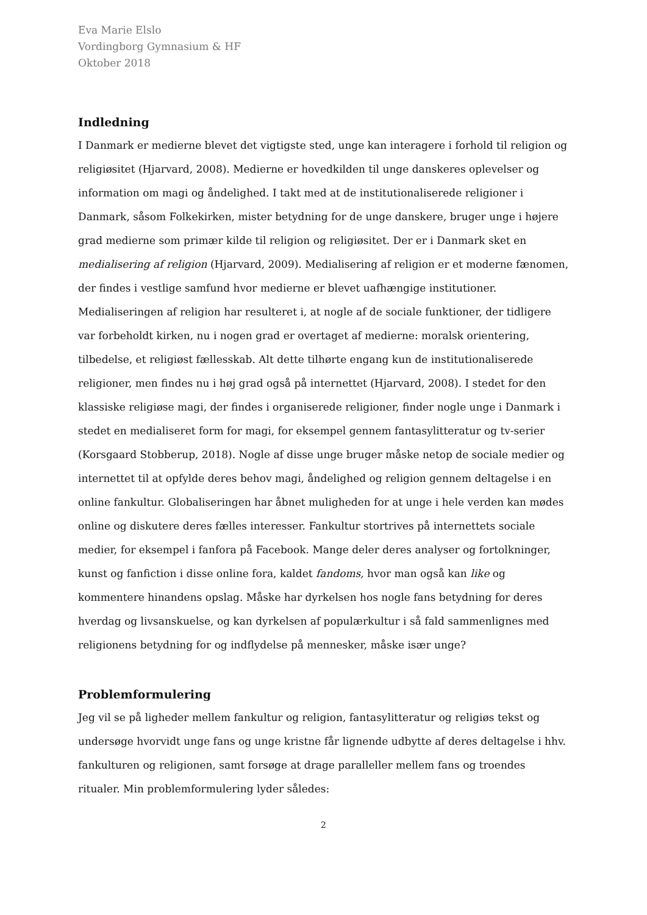Eva Marie Elslo
Vordingborg Gymnasium & HF
Oktober 2018
Indledning
I Danmark er medierne blevet det vigtigste sted, unge kan interagere i forhold til religion og religiøsitet (Hjarvard, 2008). Medierne er hovedkilden til unge danskeres oplevelser og information om magi og åndelighed. I takt med at de institutionaliserede religioner i Danmark, såsom Folkekirken, mister betydning for de unge danskere, bruger unge i højere grad medierne som primær kilde til religion og religiøsitet. Der er i Danmark sket en medialisering af religion (Hjarvard, 2009). Medialisering af religion er et moderne fænomen, der findes i vestlige samfund hvor medierne er blevet uafhængige institutioner. Medialiseringen af religion har resulteret i, at nogle af de sociale funktioner, der tidligere var forbeholdt kirken, nu i nogen grad er overtaget af medierne: moralsk orientering, tilbedelse, et religiøst fællesskab. Alt dette tilhørte engang kun de institutionaliserede religioner, men findes nu i høj grad også på internettet (Hjarvard, 2008). I stedet for den klassiske religiøse magi, der findes i organiserede religioner, finder nogle unge i Danmark i stedet en medialiseret form for magi, for eksempel gennem fantasylitteratur og tv-serier (Korsgaard Stobberup, 2018). Nogle af disse unge bruger måske netop de sociale medier og internettet til at opfylde deres behov magi, åndelighed og religion gennem deltagelse i en online fankultur. Globaliseringen har åbnet muligheden for at unge i hele verden kan mødes online og diskutere deres fælles interesser. Fankultur stortrives på internettets sociale medier, for eksempel i fanfora på Facebook. Mange deler deres analyser og fortolkninger, kunst og fanfiction i disse online fora, kaldet fandoms, hvor man også kan like og kommentere hinandens opslag. Måske har dyrkelsen hos nogle fans betydning for deres hverdag og livsanskuelse, og kan dyrkelsen af populærkultur i så fald sammenlignes med religionens betydning for og indflydelse på mennesker, måske især unge?
Problemformulering
Jeg vil se på ligheder mellem fankultur og religion, fantasylitteratur og religiøs tekst og undersøge hvorvidt unge fans og unge kristne får lignende udbytte af deres deltagelse i hhv. fankulturen og religionen, samt forsøge at drage paralleller mellem fans og troendes ritualer. Min problemformulering lyder således:
2